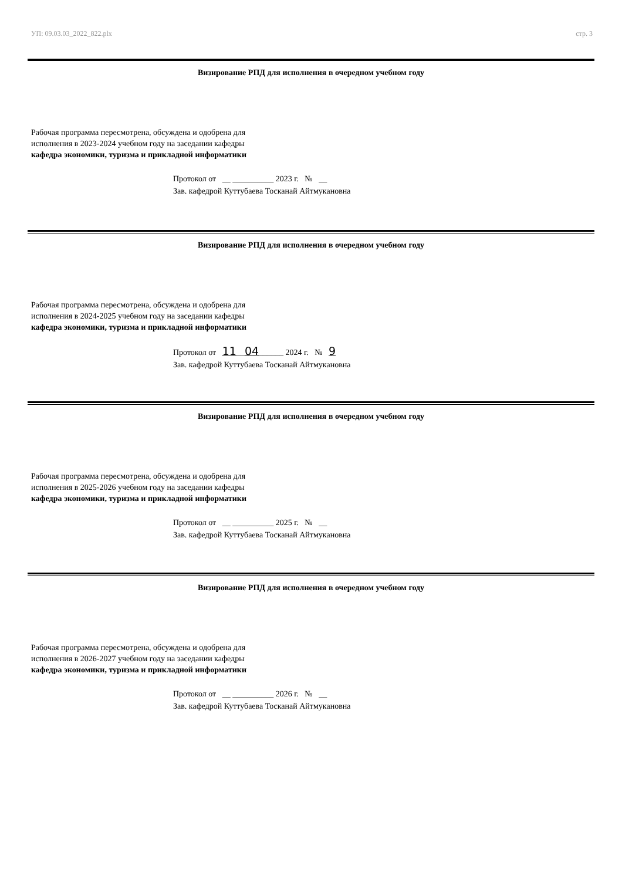УП: 09.03.03_2022_822.plx стр. 3
Визирование РПД для исполнения в очередном учебном году
Рабочая программа пересмотрена, обсуждена и одобрена для
исполнения в 2023-2024 учебном году на заседании кафедры
кафедра экономики, туризма и прикладной информатики
Протокол от __ __________ 2023 г. № __
Зав. кафедрой Куттубаева Тосканай Айтмукановна
Визирование РПД для исполнения в очередном учебном году
Рабочая программа пересмотрена, обсуждена и одобрена для
исполнения в 2024-2025 учебном году на заседании кафедры
кафедра экономики, туризма и прикладной информатики
Протокол от 11__04______ 2024 г. № 9
Зав. кафедрой Куттубаева Тосканай Айтмукановна
Визирование РПД для исполнения в очередном учебном году
Рабочая программа пересмотрена, обсуждена и одобрена для
исполнения в 2025-2026 учебном году на заседании кафедры
кафедра экономики, туризма и прикладной информатики
Протокол от __ __________ 2025 г. № __
Зав. кафедрой Куттубаева Тосканай Айтмукановна
Визирование РПД для исполнения в очередном учебном году
Рабочая программа пересмотрена, обсуждена и одобрена для
исполнения в 2026-2027 учебном году на заседании кафедры
кафедра экономики, туризма и прикладной информатики
Протокол от __ __________ 2026 г. № __
Зав. кафедрой Куттубаева Тосканай Айтмукановна